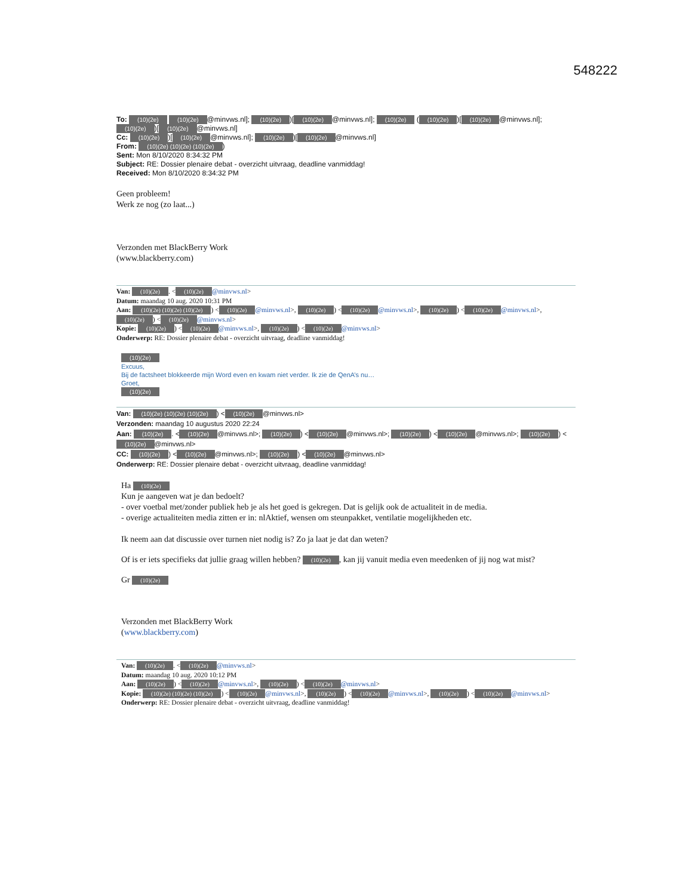548222
To: (10)(2e) (10)(2e) @minvws.nl]; (10)(2e))[(10)(2e) @minvws.nl]; (10)(2e) ((10)(2e))[(10)(2e) @minvws.nl]; (10)(2e))[(10)(2e) @minvws.nl]
Cc: (10)(2e))[(10)(2e) @minvws.nl]; (10)(2e))[(10)(2e) @minvws.nl]
From: (10)(2e) (10)(2e) (10)(2e))
Sent: Mon 8/10/2020 8:34:32 PM
Subject: RE: Dossier plenaire debat - overzicht uitvraag, deadline vanmiddag!
Received: Mon 8/10/2020 8:34:32 PM
Geen probleem!
Werk ze nog (zo laat...)
Verzonden met BlackBerry Work
(www.blackberry.com)
Van: (10)(2e). < (10)(2e) @minvws.nl>
Datum: maandag 10 aug. 2020 10:31 PM
Aan: (10)(2e) (10)(2e) (10)(2e)) < (10)(2e) @minvws.nl>, (10)(2e)) < (10)(2e) @minvws.nl>, (10)(2e)) < (10)(2e) @minvws.nl>, (10)(2e)) < (10)(2e) @minvws.nl>
Kopie: (10)(2e)) < (10)(2e) @minvws.nl>, (10)(2e)) < (10)(2e) @minvws.nl>
Onderwerp: RE: Dossier plenaire debat - overzicht uitvraag, deadline vanmiddag!
(10)(2e)
Excuus,
Bij de factsheet blokkeerde mijn Word even en kwam niet verder. Ik zie de QenA’s nu…
Groet,
(10)(2e)
Van: (10)(2e) (10)(2e) (10)(2e)) < (10)(2e) @minvws.nl>
Verzonden: maandag 10 augustus 2020 22:24
Aan: (10)(2e). < (10)(2e) @minvws.nl>; (10)(2e)) < (10)(2e) @minvws.nl>; (10)(2e)) < (10)(2e) @minvws.nl>; (10)(2e)) < (10)(2e) @minvws.nl>
CC: (10)(2e)) < (10)(2e) @minvws.nl>; (10)(2e)) < (10)(2e) @minvws.nl>
Onderwerp: RE: Dossier plenaire debat - overzicht uitvraag, deadline vanmiddag!
Ha (10)(2e)
Kun je aangeven wat je dan bedoelt?
- over voetbal met/zonder publiek heb je als het goed is gekregen. Dat is gelijk ook de actualiteit in de media.
- overige actualiteiten media zitten er in: nlAktief, wensen om steunpakket, ventilatie mogelijkheden etc.
Ik neem aan dat discussie over turnen niet nodig is? Zo ja laat je dat dan weten?
Of is er iets specifieks dat jullie graag willen hebben? (10)(2e), kan jij vanuit media even meedenken of jij nog wat mist?
Gr (10)(2e)
Verzonden met BlackBerry Work
(www.blackberry.com)
Van: (10)(2e). < (10)(2e) @minvws.nl>
Datum: maandag 10 aug. 2020 10:12 PM
Aan: (10)(2e)) < (10)(2e) @minvws.nl>, (10)(2e)) < (10)(2e) @minvws.nl>
Kopie: (10)(2e) (10)(2e) (10)(2e)) < (10)(2e) @minvws.nl>, (10)(2e)) < (10)(2e) @minvws.nl>, (10)(2e)) < (10)(2e) @minvws.nl>
Onderwerp: RE: Dossier plenaire debat - overzicht uitvraag, deadline vanmiddag!